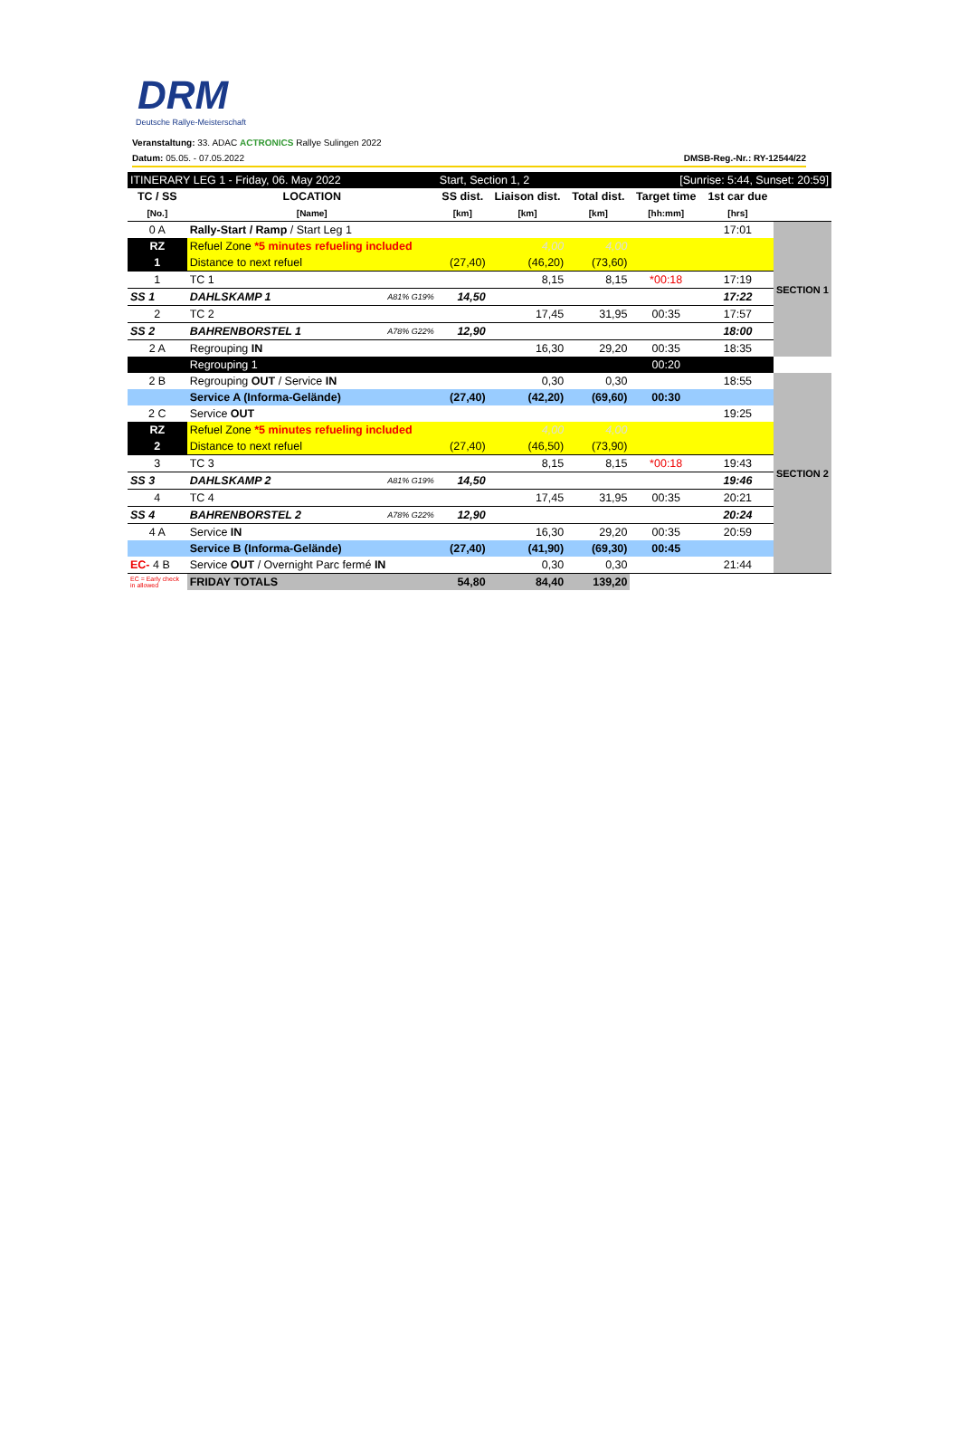DRM
Deutsche Rallye-Meisterschaft
Veranstaltung: 33. ADAC ACTRONICS Rallye Sulingen 2022
Datum: 05.05. - 07.05.2022 DMSB-Reg.-Nr.: RY-12544/22
| ITINERARY LEG 1 - Friday, 06. May 2022 | | | Start, Section 1, 2 | | | [Sunrise: 5:44, Sunset: 20:59] | | |
| TC / SS | LOCATION | | SS dist. | Liaison dist. | Total dist. | Target time | 1st car due | |
| [No.] | [Name] | | [km] | [km] | [km] | [hh:mm] | [hrs] | |
| 0 A | Rally-Start / Ramp / Start Leg 1 | | | | | | 17:01 | SECTION 1 |
| RZ | Refuel Zone *5 minutes refueling included | | | 4,00 | 4,00 | | | |
| 1 | Distance to next refuel | | (27,40) | (46,20) | (73,60) | | | |
| 1 | TC 1 | | | 8,15 | 8,15 | *00:18 | 17:19 | |
| SS 1 | DAHLSKAMP 1 | A81% G19% | 14,50 | | | | 17:22 | |
| 2 | TC 2 | | | 17,45 | 31,95 | 00:35 | 17:57 | |
| SS 2 | BAHRENBORSTEL 1 | A78% G22% | 12,90 | | | | 18:00 | |
| 2 A | Regrouping IN | | | 16,30 | 29,20 | 00:35 | 18:35 | |
| | Regrouping 1 | | | | | 00:20 | | |
| 2 B | Regrouping OUT / Service IN | | | 0,30 | 0,30 | | 18:55 | SECTION 2 |
| | Service A (Informa-Gelände) | | (27,40) | (42,20) | (69,60) | 00:30 | | |
| 2 C | Service OUT | | | | | | 19:25 | |
| RZ | Refuel Zone *5 minutes refueling included | | | 4,00 | 4,00 | | | |
| 2 | Distance to next refuel | | (27,40) | (46,50) | (73,90) | | | |
| 3 | TC 3 | | | 8,15 | 8,15 | *00:18 | 19:43 | |
| SS 3 | DAHLSKAMP 2 | A81% G19% | 14,50 | | | | 19:46 | |
| 4 | TC 4 | | | 17,45 | 31,95 | 00:35 | 20:21 | |
| SS 4 | BAHRENBORSTEL 2 | A78% G22% | 12,90 | | | | 20:24 | |
| 4 A | Service IN | | | 16,30 | 29,20 | 00:35 | 20:59 | |
| | Service B (Informa-Gelände) | | (27,40) | (41,90) | (69,30) | 00:45 | | |
| EC- 4 B | Service OUT / Overnight Parc fermé IN | | | 0,30 | 0,30 | | 21:44 | |
| EC = Early check in allowed | FRIDAY TOTALS | | 54,80 | 84,40 | 139,20 | | | |